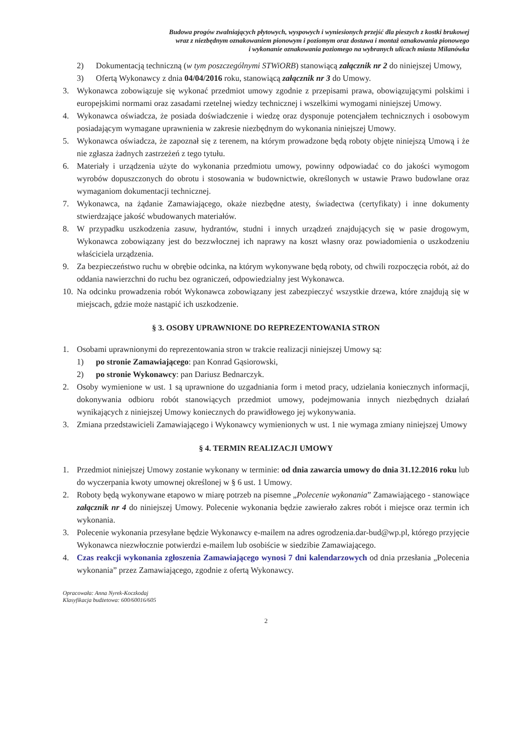Budowa progów zwalniających płytowych, wyspowych i wyniesionych przejść dla pieszych z kostki brukowej
wraz z niezbędnym oznakowaniem pionowym i poziomym oraz dostawa i montaż oznakowania pionowego
i wykonanie oznakowania poziomego na wybranych ulicach miasta Milanówka
2) Dokumentacją techniczną (w tym poszczególnymi STWiORB) stanowiącą załącznik nr 2 do niniejszej Umowy,
3) Ofertą Wykonawcy z dnia 04/04/2016 roku, stanowiącą załącznik nr 3 do Umowy.
3. Wykonawca zobowiązuje się wykonać przedmiot umowy zgodnie z przepisami prawa, obowiązującymi polskimi i europejskimi normami oraz zasadami rzetelnej wiedzy technicznej i wszelkimi wymogami niniejszej Umowy.
4. Wykonawca oświadcza, że posiada doświadczenie i wiedzę oraz dysponuje potencjałem technicznych i osobowym posiadającym wymagane uprawnienia w zakresie niezbędnym do wykonania niniejszej Umowy.
5. Wykonawca oświadcza, że zapoznał się z terenem, na którym prowadzone będą roboty objęte niniejszą Umową i że nie zgłasza żadnych zastrzeżeń z tego tytułu.
6. Materiały i urządzenia użyte do wykonania przedmiotu umowy, powinny odpowiadać co do jakości wymogom wyrobów dopuszczonych do obrotu i stosowania w budownictwie, określonych w ustawie Prawo budowlane oraz wymaganiom dokumentacji technicznej.
7. Wykonawca, na żądanie Zamawiającego, okaże niezbędne atesty, świadectwa (certyfikaty) i inne dokumenty stwierdzające jakość wbudowanych materiałów.
8. W przypadku uszkodzenia zasuw, hydrantów, studni i innych urządzeń znajdujących się w pasie drogowym, Wykonawca zobowiązany jest do bezzwłocznej ich naprawy na koszt własny oraz powiadomienia o uszkodzeniu właściciela urządzenia.
9. Za bezpieczeństwo ruchu w obrębie odcinka, na którym wykonywane będą roboty, od chwili rozpoczęcia robót, aż do oddania nawierzchni do ruchu bez ograniczeń, odpowiedzialny jest Wykonawca.
10. Na odcinku prowadzenia robót Wykonawca zobowiązany jest zabezpieczyć wszystkie drzewa, które znajdują się w miejscach, gdzie może nastąpić ich uszkodzenie.
§ 3. OSOBY UPRAWNIONE DO REPREZENTOWANIA STRON
1. Osobami uprawnionymi do reprezentowania stron w trakcie realizacji niniejszej Umowy są:
1) po stronie Zamawiającego: pan Konrad Gąsiorowski,
2) po stronie Wykonawcy: pan Dariusz Bednarczyk.
2. Osoby wymienione w ust. 1 są uprawnione do uzgadniania form i metod pracy, udzielania koniecznych informacji, dokonywania odbioru robót stanowiących przedmiot umowy, podejmowania innych niezbędnych działań wynikających z niniejszej Umowy koniecznych do prawidłowego jej wykonywania.
3. Zmiana przedstawicieli Zamawiającego i Wykonawcy wymienionych w ust. 1 nie wymaga zmiany niniejszej Umowy
§ 4. TERMIN REALIZACJI UMOWY
1. Przedmiot niniejszej Umowy zostanie wykonany w terminie: od dnia zawarcia umowy do dnia 31.12.2016 roku lub do wyczerpania kwoty umownej określonej w § 6 ust. 1 Umowy.
2. Roboty będą wykonywane etapowo w miarę potrzeb na pisemne „Polecenie wykonania” Zamawiającego - stanowiące załącznik nr 4 do niniejszej Umowy. Polecenie wykonania będzie zawierało zakres robót i miejsce oraz termin ich wykonania.
3. Polecenie wykonania przesyłane będzie Wykonawcy e-mailem na adres ogrodzenia.dar-bud@wp.pl, którego przyjęcie Wykonawca niezwłocznie potwierdzi e-mailem lub osobiście w siedzibie Zamawiającego.
4. Czas reakcji wykonania zgłoszenia Zamawiającego wynosi 7 dni kalendarzowych od dnia przesłania „Polecenia wykonania” przez Zamawiającego, zgodnie z ofertą Wykonawcy.
Opracowała: Anna Nyrek-Koczkodaj
Klasyfikacja budżetowa: 600/60016/605
2